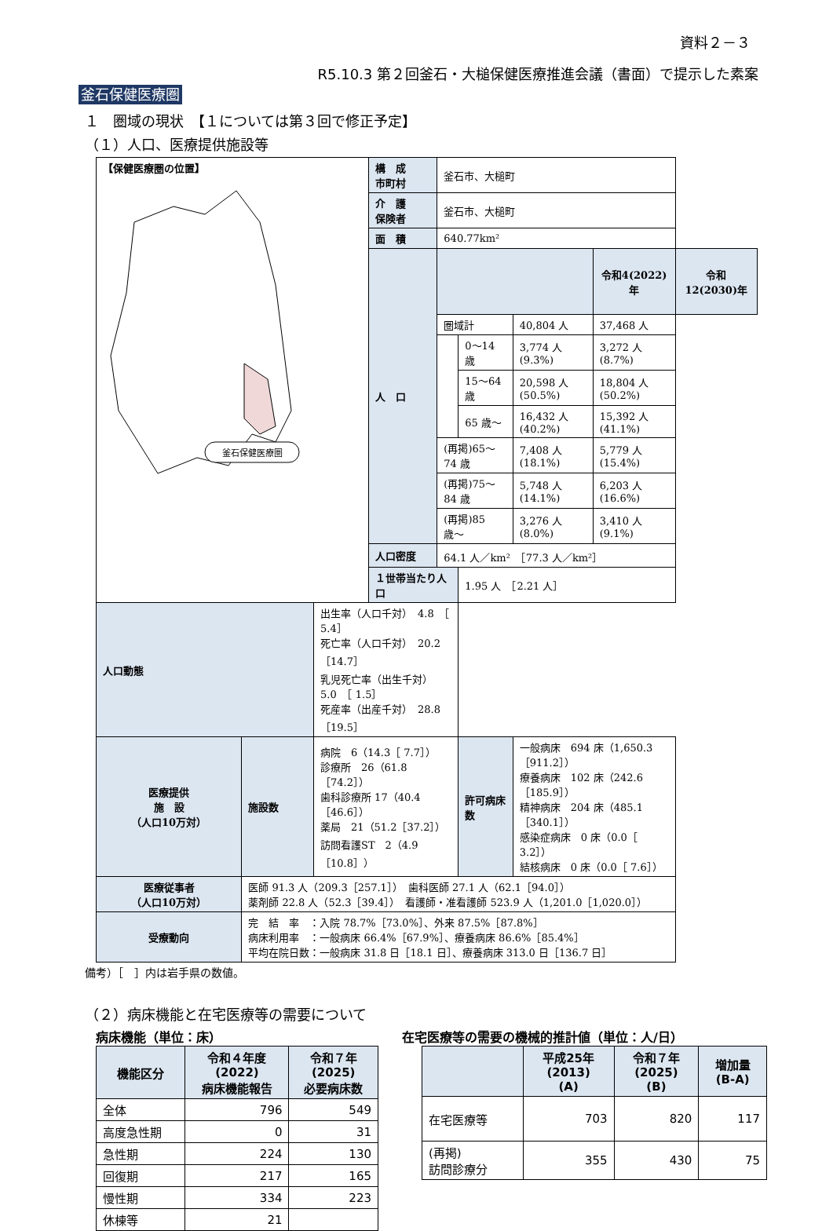資料２－３
R5.10.3 第２回釜石・大槌保健医療推進会議（書面）で提示した素案
釜石保健医療圏
１　圏域の現状　【１については第３回で修正予定】
（１）人口、医療提供施設等
| 【保健医療圏の位置】 釜石保健医療圏 | | | 構 成 市町村 | 釜石市、大槌町 | | | | |
| | | | 介 護 保険者 | 釜石市、大槌町 | | | | |
| | | | 面 積 | 640.77km² | | | | |
| | | | 人 口 | | | | 令和4(2022)年 | 令和12(2030)年 |
| | | | | 圏域計 | | 40,804 人 | 37,468 人 | |
| | | | | | 0〜14 歳 | 3,774 人(9.3%) | 3,272 人(8.7%) | |
| | | | | | 15〜64 歳 | 20,598 人(50.5%) | 18,804 人(50.2%) | |
| | | | | | 65 歳〜 | 16,432 人(40.2%) | 15,392 人(41.1%) | |
| | | | | (再掲)65〜74 歳 | | 7,408 人(18.1%) | 5,779 人(15.4%) | |
| | | | | (再掲)75〜84 歳 | | 5,748 人(14.1%) | 6,203 人(16.6%) | |
| | | | | (再掲)85 歳〜 | | 3,276 人(8.0%) | 3,410 人(9.1%) | |
| | | | 人口密度 | 64.1 人／km² ［77.3 人／km²］ | | | | |
| | | | １世帯当たり人口 | | 1.95 人 ［2.21 人］ | | | |
| 人口動態 | | 出生率（人口千対） 4.8 ［ 5.4］ 死亡率（人口千対） 20.2 ［14.7］ 乳児死亡率（出生千対） 5.0 ［ 1.5］ 死産率（出産千対） 28.8 ［19.5］ | | | | | | |
| 医療提供 施 設 （人口10万対） | 施設数 | 病院 6（14.3［ 7.7］） 診療所 26（61.8［74.2］） 歯科診療所 17（40.4［46.6］） 薬局 21（51.2［37.2］） 訪問看護ST 2（4.9［10.8］） | | | 許可病床数 | 一般病床 694 床（1,650.3［911.2］） 療養病床 102 床（242.6［185.9］） 精神病床 204 床（485.1［340.1］） 感染症病床 0 床（0.0［ 3.2］） 結核病床 0 床（0.0［ 7.6］） | | |
| 医療従事者 （人口10万対） | 医師 91.3 人（209.3［257.1］） 歯科医師 27.1 人（62.1［94.0］） 薬剤師 22.8 人（52.3［39.4］） 看護師・准看護師 523.9 人（1,201.0［1,020.0］） | | | | | | | |
| 受療動向 | 完 結 率 ：入院 78.7%［73.0%］、外来 87.5%［87.8%］ 病床利用率 ：一般病床 66.4%［67.9%］、療養病床 86.6%［85.4%］ 平均在院日数：一般病床 31.8 日［18.1 日］、療養病床 313.0 日［136.7 日］ | | | | | | | |
備考）［　］内は岩手県の数値。
（２）病床機能と在宅医療等の需要について
病床機能（単位：床）
| 機能区分 | 令和４年度 (2022) 病床機能報告 | 令和７年 (2025) 必要病床数 |
| --- | --- | --- |
| 全体 | 796 | 549 |
| 高度急性期 | 0 | 31 |
| 急性期 | 224 | 130 |
| 回復期 | 217 | 165 |
| 慢性期 | 334 | 223 |
| 休棟等 | 21 | |
在宅医療等の需要の機械的推計値（単位：人/日）
| | 平成25年 (2013) (A) | 令和７年 (2025) (B) | 増加量 (B-A) |
| --- | --- | --- | --- |
| 在宅医療等 | 703 | 820 | 117 |
| (再掲) 訪問診療分 | 355 | 430 | 75 |